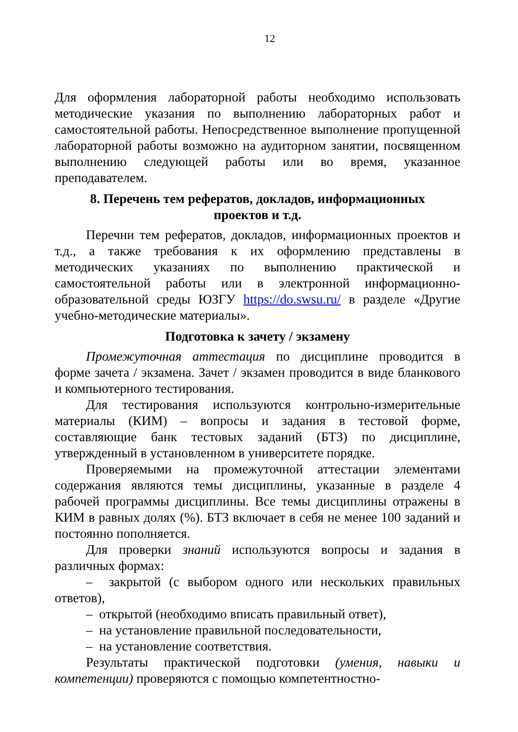12
Для оформления лабораторной работы необходимо использовать методические указания по выполнению лабораторных работ и самостоятельной работы. Непосредственное выполнение пропущенной лабораторной работы возможно на аудиторном занятии, посвященном выполнению следующей работы или во время, указанное преподавателем.
8. Перечень тем рефератов, докладов, информационных
проектов и т.д.
Перечни тем рефератов, докладов, информационных проектов и т.д., а также требования к их оформлению представлены в методических указаниях по выполнению практической и самостоятельной работы или в электронной информационно-образовательной среды ЮЗГУ https://do.swsu.ru/ в разделе «Другие учебно-методические материалы».
Подготовка к зачету / экзамену
Промежуточная аттестация по дисциплине проводится в форме зачета / экзамена. Зачет / экзамен проводится в виде бланкового и компьютерного тестирования.
Для тестирования используются контрольно-измерительные материалы (КИМ) – вопросы и задания в тестовой форме, составляющие банк тестовых заданий (БТЗ) по дисциплине, утвержденный в установленном в университете порядке.
Проверяемыми на промежуточной аттестации элементами содержания являются темы дисциплины, указанные в разделе 4 рабочей программы дисциплины. Все темы дисциплины отражены в КИМ в равных долях (%). БТЗ включает в себя не менее 100 заданий и постоянно пополняется.
Для проверки знаний используются вопросы и задания в различных формах:
– закрытой (с выбором одного или нескольких правильных ответов),
– открытой (необходимо вписать правильный ответ),
– на установление правильной последовательности,
– на установление соответствия.
Результаты практической подготовки (умения, навыки и компетенции) проверяются с помощью компетентностно-